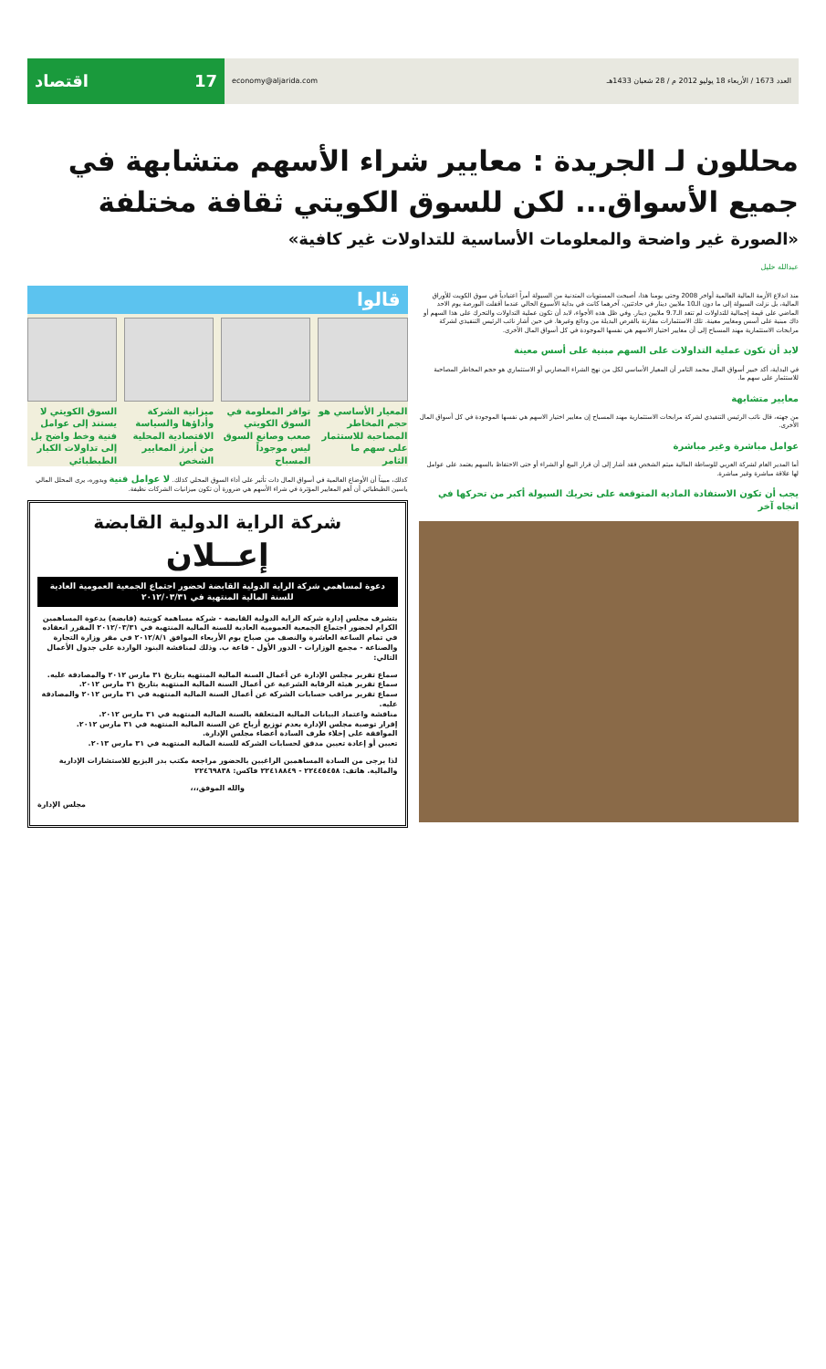العدد 1673 / الأربعاء 18 يوليو 2012 م / 28 شعبان 1433هـ economy@aljarida.com
17 اقتصاد
محللون لـ الجريدة : معايير شراء الأسهم متشابهة في جميع الأسواق... لكن للسوق الكويتي ثقافة مختلفة
«الصورة غير واضحة والمعلومات الأساسية للتداولات غير كافية»
عبدالله خليل
منذ اندلاع الأزمة المالية العالمية أواخر 2008 وحتى يومنا هذا، أصبحت المستويات المتدنية من السيولة أمراً اعتيادياً في سوق الكويت للأوراق المالية، بل نزلت السيولة إلى ما دون الـ10 ملايين دينار في حادثتين، آخرهما كانت في بداية الأسبوع الحالي عندما أقفلت البورصة يوم الاحد الماضي على قيمة إجمالية للتداولات لم تتعد الـ9.7 ملايين دينار. وفي ظل هذه الأجواء، لابد أن تكون عملية التداولات والتحرك على هذا السهم أو ذاك مبنية على أسس ومعايير معينة. تلك الاستثمارات مقارنة بالفرص البديلة من ودائع وغيرها. في حين أشار نائب الرئيس التنفيذي لشركة مرابحات الاستثمارية مهند المسباح إلى أن معايير اختيار الاسهم هي نفسها الموجودة في كل أسواق المال الأخرى.
لابد أن تكون عملية التداولات على السهم مبنية على أسس معينة
في البداية، أكد خبير أسواق المال محمد الثامر أن المعيار الأساسي لكل من نهج الشراء المضاربي أو الاستثماري هو حجم المخاطر المصاحبة للاستثمار على سهم ما.
معايير متشابهة
من جهته، قال نائب الرئيس التنفيذي لشركة مرابحات الاستثمارية مهند المسباح إن معايير اختيار الاسهم هي نفسها الموجودة في كل أسواق المال الأخرى.
عوامل مباشرة وغير مباشرة
أما المدير العام لشركة العربي للوساطة المالية ميثم الشخص فقد أشار إلى أن قرار البيع أو الشراء أو حتى الاحتفاظ بالسهم يعتمد على عوامل لها علاقة مباشرة وغير مباشرة.
يجب أن تكون الاستفادة المادية المتوقعة على تحريك السيولة أكبر من تحركها في اتجاه آخر
قالوا
المعيار الأساسي هو حجم المخاطر المصاحبة للاستثمار على سهم ما
الثامر
توافر المعلومة في السوق الكويتي صعب وصانع السوق ليس موجوداً
المسباح
ميزانية الشركة وأداؤها والسياسة الاقتصادية المحلية من أبرز المعايير
الشخص
السوق الكويتي لا يستند إلى عوامل فنية وخط واضح بل إلى تداولات الكبار
الطبطبائي
كذلك، مبيناً أن الأوضاع العالمية في أسواق المال ذات تأثير على أداء السوق المحلي كذلك. لا عوامل فنية وبدوره، يرى المحلل المالي ياسين الطبطبائي أن أهم المعايير المؤثرة في شراء الأسهم هي ضرورة أن تكون ميزانيات الشركات نظيفة.
شركة الراية الدولية القابضة
إعــلان
دعوة لمساهمي شركة الراية الدولية القابضة لحضور اجتماع الجمعية العمومية العادية للسنة المالية المنتهية في ٢٠١٢/٠٣/٣١
يتشرف مجلس إدارة شركة الراية الدولية القابضة - شركة مساهمة كويتية (قابضة) يدعوة المساهمين الكرام لحضور اجتماع الجمعية العمومية العادية للسنة المالية المنتهية في ٢٠١٢/٠٣/٣١ المقرر انعقاده في تمام الساعة العاشرة والنصف من صباح يوم الأربعاء الموافق ٢٠١٢/٨/١ في مقر وزارة التجارة والصناعة - مجمع الوزارات - الدور الأول - قاعة ب. وذلك لمناقشة البنود الواردة على جدول الأعمال التالي:
سماع تقرير مجلس الإدارة عن أعمال السنة المالية المنتهية بتاريخ ٣١ مارس ٢٠١٢ والمصادقة عليه.
سماع تقرير هيئة الرقابة الشرعية عن أعمال السنة المالية المنتهية بتاريخ ٣١ مارس ٢٠١٢.
سماع تقرير مراقب حسابات الشركة عن أعمال السنة المالية المنتهية في ٣١ مارس ٢٠١٢ والمصادقة عليه.
مناقشة واعتماد البيانات المالية المتعلقة بالسنة المالية المنتهية في ٣١ مارس ٢٠١٢.
إقرار توصية مجلس الإدارة بعدم توزيع أرباح عن السنة المالية المنتهية في ٣١ مارس ٢٠١٢.
الموافقة على إخلاء طرف السادة أعضاء مجلس الإدارة.
تعيين أو إعادة تعيين مدقق لحسابات الشركة للسنة المالية المنتهية في ٣١ مارس ٢٠١٣.
لذا يرجى من السادة المساهمين الراغبين بالحضور مراجعة مكتب بدر البزيع للاستشارات الإدارية والمالية. هاتف: ٢٢٤٤٥٤٥٨ - ٢٢٤١٨٨٤٩ فاكس: ٢٢٤٦٩٨٣٨
والله الموفق،،،
مجلس الإدارة